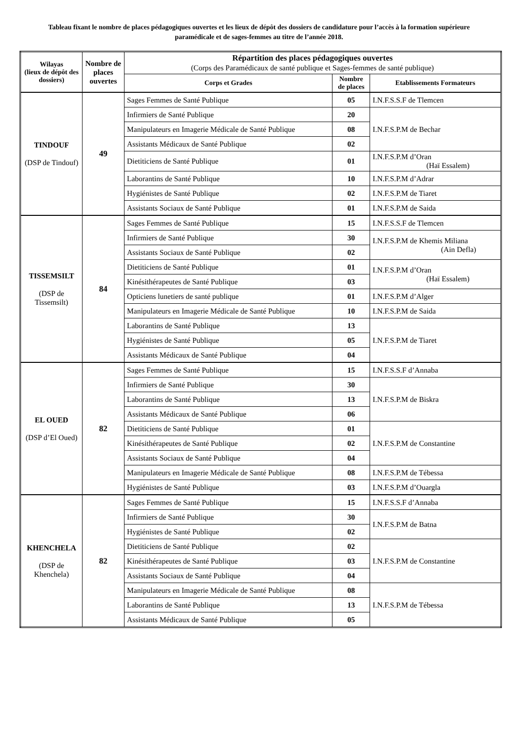Tableau fixant le nombre de places pédagogiques ouvertes et les lieux de dépôt des dossiers de candidature pour l’accès à la formation supérieure paramédicale et de sages-femmes au titre de l’année 2018.
| Wilayas (lieux de dépôt des dossiers) | Nombre de places ouvertes | Répartition des places pédagogiques ouvertes (Corps des Paramédicaux de santé publique et Sages-femmes de santé publique) | | |
| --- | --- | --- | --- | --- |
| | | Corps et Grades | Nombre de places | Etablissements Formateurs |
| TINDOUF (DSP de Tindouf) | 49 | Sages Femmes de Santé Publique | 05 | I.N.F.S.S.F de Tlemcen |
| | | Infirmiers de Santé Publique | 20 | I.N.F.S.P.M de Bechar |
| | | Manipulateurs en Imagerie Médicale de Santé Publique | 08 | |
| | | Assistants Médicaux de Santé Publique | 02 | |
| | | Dietiticiens de Santé Publique | 01 | I.N.F.S.P.M d’Oran (Haï Essalem) |
| | | Laborantins de Santé Publique | 10 | I.N.F.S.P.M d’Adrar |
| | | Hygiénistes de Santé Publique | 02 | I.N.F.S.P.M de Tiaret |
| | | Assistants Sociaux de Santé Publique | 01 | I.N.F.S.P.M de Saida |
| TISSEMSILT (DSP de Tissemsilt) | 84 | Sages Femmes de Santé Publique | 15 | I.N.F.S.S.F de Tlemcen |
| | | Infirmiers de Santé Publique | 30 | I.N.F.S.P.M de Khemis Miliana (Ain Defla) |
| | | Assistants Sociaux de Santé Publique | 02 | |
| | | Dietiticiens de Santé Publique | 01 | I.N.F.S.P.M d’Oran (Haï Essalem) |
| | | Kinésithérapeutes de Santé Publique | 03 | |
| | | Opticiens lunetiers de santé publique | 01 | I.N.F.S.P.M d’Alger |
| | | Manipulateurs en Imagerie Médicale de Santé Publique | 10 | I.N.F.S.P.M de Saida |
| | | Laborantins de Santé Publique | 13 | I.N.F.S.P.M de Tiaret |
| | | Hygiénistes de Santé Publique | 05 | |
| | | Assistants Médicaux de Santé Publique | 04 | |
| EL OUED (DSP d’El Oued) | 82 | Sages Femmes de Santé Publique | 15 | I.N.F.S.S.F d’Annaba |
| | | Infirmiers de Santé Publique | 30 | I.N.F.S.P.M de Biskra |
| | | Laborantins de Santé Publique | 13 | |
| | | Assistants Médicaux de Santé Publique | 06 | |
| | | Dietiticiens de Santé Publique | 01 | I.N.F.S.P.M de Constantine |
| | | Kinésithérapeutes de Santé Publique | 02 | |
| | | Assistants Sociaux de Santé Publique | 04 | |
| | | Manipulateurs en Imagerie Médicale de Santé Publique | 08 | I.N.F.S.P.M de Tébessa |
| | | Hygiénistes de Santé Publique | 03 | I.N.F.S.P.M d’Ouargla |
| KHENCHELA (DSP de Khenchela) | 82 | Sages Femmes de Santé Publique | 15 | I.N.F.S.S.F d’Annaba |
| | | Infirmiers de Santé Publique | 30 | I.N.F.S.P.M de Batna |
| | | Hygiénistes de Santé Publique | 02 | |
| | | Dietiticiens de Santé Publique | 02 | I.N.F.S.P.M de Constantine |
| | | Kinésithérapeutes de Santé Publique | 03 | |
| | | Assistants Sociaux de Santé Publique | 04 | |
| | | Manipulateurs en Imagerie Médicale de Santé Publique | 08 | I.N.F.S.P.M de Tébessa |
| | | Laborantins de Santé Publique | 13 | |
| | | Assistants Médicaux de Santé Publique | 05 | |